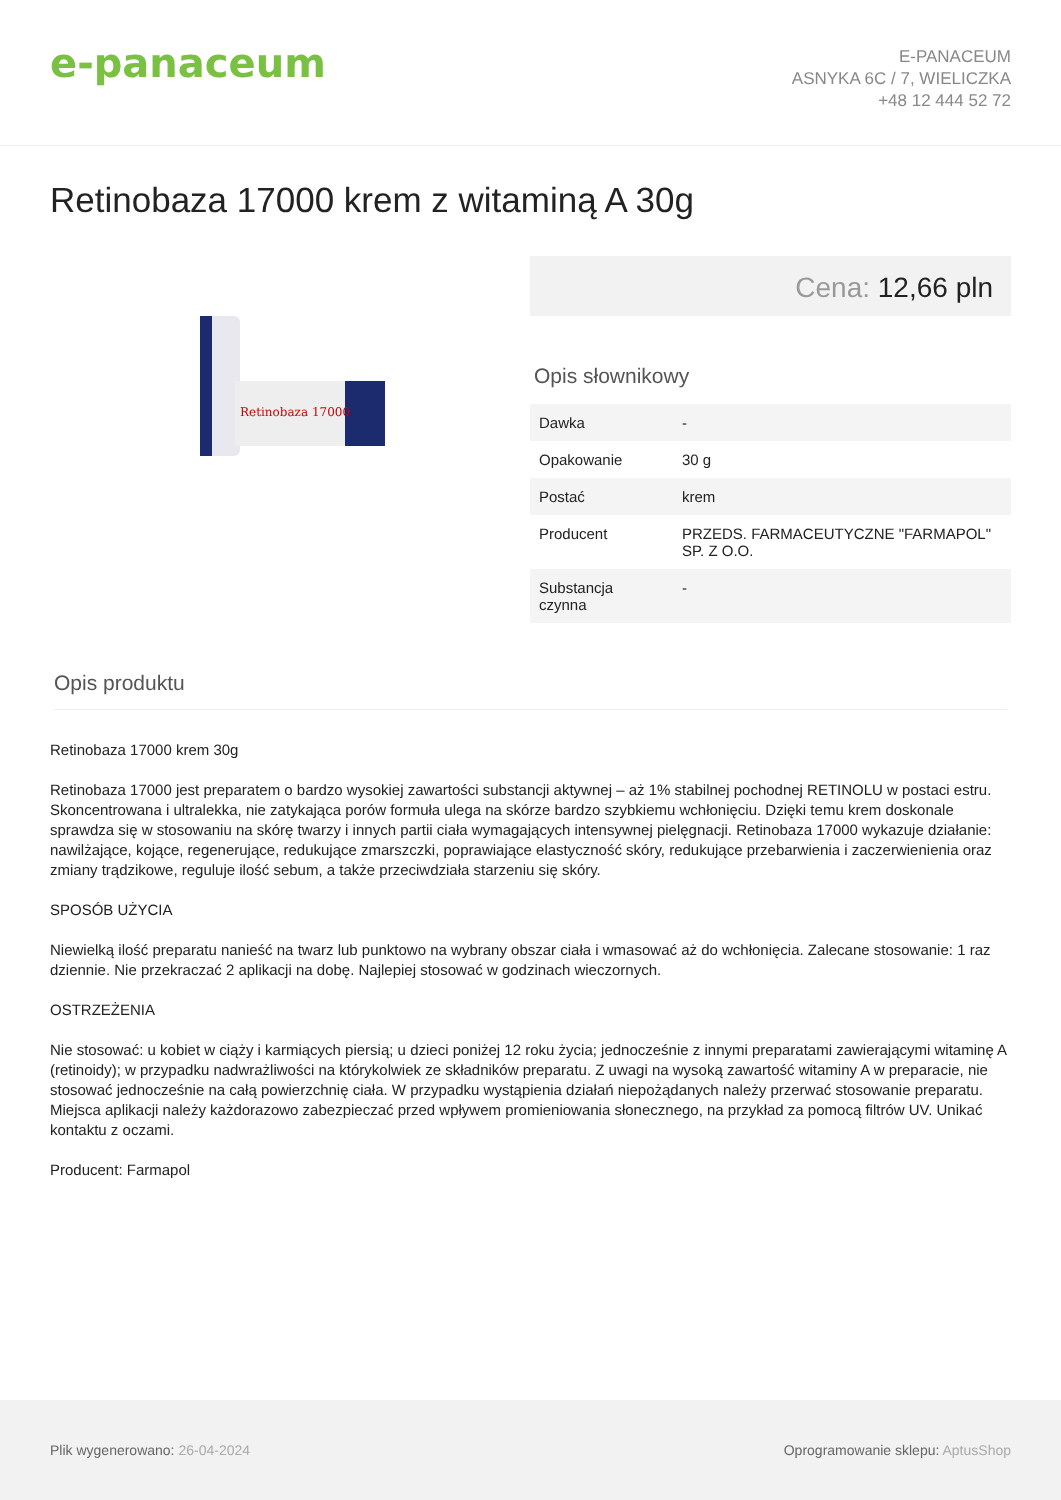e-panaceum
E-PANACEUM
ASNYKA 6C / 7, WIELICZKA
+48 12 444 52 72
Retinobaza 17000 krem z witaminą A 30g
Retinobaza 17000
Cena: 12,66 pln
Opis słownikowy
| Dawka | - |
| Opakowanie | 30 g |
| Postać | krem |
| Producent | PRZEDS. FARMACEUTYCZNE "FARMAPOL" SP. Z O.O. |
| Substancja czynna | - |
Opis produktu
Retinobaza 17000 krem 30g
Retinobaza 17000 jest preparatem o bardzo wysokiej zawartości substancji aktywnej – aż 1% stabilnej pochodnej RETINOLU w postaci estru. Skoncentrowana i ultralekka, nie zatykająca porów formuła ulega na skórze bardzo szybkiemu wchłonięciu. Dzięki temu krem doskonale sprawdza się w stosowaniu na skórę twarzy i innych partii ciała wymagających intensywnej pielęgnacji. Retinobaza 17000 wykazuje działanie: nawilżające, kojące, regenerujące, redukujące zmarszczki, poprawiające elastyczność skóry, redukujące przebarwienia i zaczerwienienia oraz zmiany trądzikowe, reguluje ilość sebum, a także przeciwdziała starzeniu się skóry.
SPOSÓB UŻYCIA
Niewielką ilość preparatu nanieść na twarz lub punktowo na wybrany obszar ciała i wmasować aż do wchłonięcia. Zalecane stosowanie: 1 raz dziennie. Nie przekraczać 2 aplikacji na dobę. Najlepiej stosować w godzinach wieczornych.
OSTRZEŻENIA
Nie stosować: u kobiet w ciąży i karmiących piersią; u dzieci poniżej 12 roku życia; jednocześnie z innymi preparatami zawierającymi witaminę A (retinoidy); w przypadku nadwrażliwości na którykolwiek ze składników preparatu. Z uwagi na wysoką zawartość witaminy A w preparacie, nie stosować jednocześnie na całą powierzchnię ciała. W przypadku wystąpienia działań niepożądanych należy przerwać stosowanie preparatu. Miejsca aplikacji należy każdorazowo zabezpieczać przed wpływem promieniowania słonecznego, na przykład za pomocą filtrów UV. Unikać kontaktu z oczami.
Producent: Farmapol
Plik wygenerowano: 26-04-2024
Oprogramowanie sklepu: AptusShop